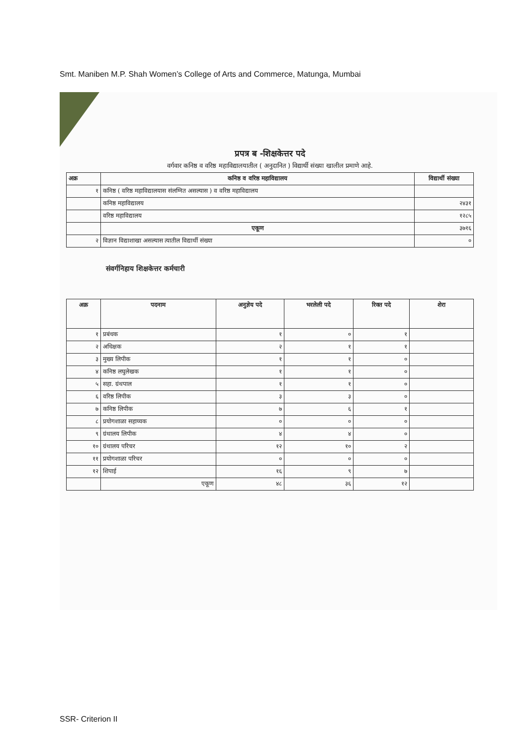Smt. Maniben M.P. Shah Women’s College of Arts and Commerce, Matunga, Mumbai
प्रपत्र ब -शिक्षकेत्तर पदे
वर्गवार कनिष्ठ व वरिष्ठ महाविद्यालयातील ( अनुदानित ) विद्यार्थी संख्या खालील प्रमाणे आहे.
| अक्र | कनिष्ठ व वरिष्ठ महाविद्यालय | विद्यार्थी संख्या |
| --- | --- | --- |
| १ | कनिष्ठ ( वरिष्ठ महाविद्यालयास संलग्नित असल्यास ) व वरिष्ठ महाविद्यालय | |
| | कनिष्ठ महाविद्यालय | २४३१ |
| | वरिष्ठ महाविद्यालय | १२८५ |
| | एकूण | ३७१६ |
| २ | विज्ञान विद्याशाखा असल्यास त्यातील विद्यार्थी संख्या | ० |
संवर्गनिहाय शिक्षकेत्तर कर्मचारी
| अक्र | पदनाम | अनुज्ञेय पदे | भरलेली पदे | रिक्त पदे | शेरा |
| --- | --- | --- | --- | --- | --- |
| १ | प्रबंधक | १ | ० | १ | |
| २ | अधिक्षक | २ | १ | १ | |
| ३ | मुख्य लिपीक | १ | १ | ० | |
| ४ | कनिष्ठ लघुलेखक | १ | १ | ० | |
| ५ | सहा. ग्रंथपाल | १ | १ | ० | |
| ६ | वरिष्ठ लिपीक | ३ | ३ | ० | |
| ७ | कनिष्ठ लिपीक | ७ | ६ | १ | |
| ८ | प्रयोगशाळा सहाय्यक | ० | ० | ० | |
| ९ | ग्रंथालय लिपीक | ४ | ४ | ० | |
| १० | ग्रंथालय परिचर | १२ | १० | २ | |
| ११ | प्रयोगशाळा परिचर | ० | ० | ० | |
| १२ | शिपाई | १६ | ९ | ७ | |
| | एकूण | ४८ | ३६ | १२ | |
SSR- Criterion II